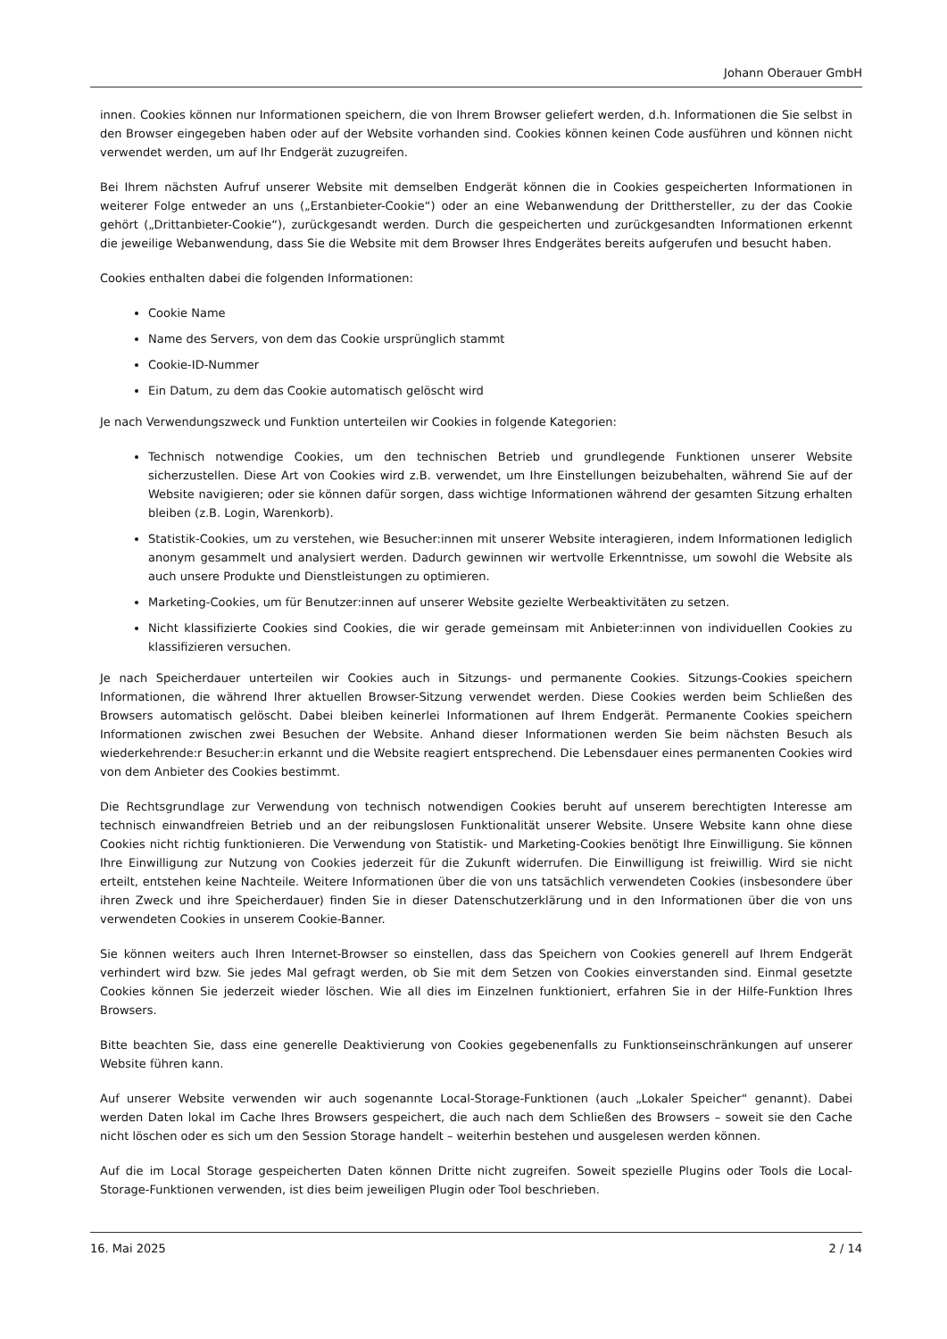Johann Oberauer GmbH
innen. Cookies können nur Informationen speichern, die von Ihrem Browser geliefert werden, d.h. Informationen die Sie selbst in den Browser eingegeben haben oder auf der Website vorhanden sind. Cookies können keinen Code ausführen und können nicht verwendet werden, um auf Ihr Endgerät zuzugreifen.
Bei Ihrem nächsten Aufruf unserer Website mit demselben Endgerät können die in Cookies gespeicherten Informationen in weiterer Folge entweder an uns („Erstanbieter-Cookie“) oder an eine Webanwendung der Dritthersteller, zu der das Cookie gehört („Drittanbieter-Cookie“), zurückgesandt werden. Durch die gespeicherten und zurückgesandten Informationen erkennt die jeweilige Webanwendung, dass Sie die Website mit dem Browser Ihres Endgerätes bereits aufgerufen und besucht haben.
Cookies enthalten dabei die folgenden Informationen:
Cookie Name
Name des Servers, von dem das Cookie ursprünglich stammt
Cookie-ID-Nummer
Ein Datum, zu dem das Cookie automatisch gelöscht wird
Je nach Verwendungszweck und Funktion unterteilen wir Cookies in folgende Kategorien:
Technisch notwendige Cookies, um den technischen Betrieb und grundlegende Funktionen unserer Website sicherzustellen. Diese Art von Cookies wird z.B. verwendet, um Ihre Einstellungen beizubehalten, während Sie auf der Website navigieren; oder sie können dafür sorgen, dass wichtige Informationen während der gesamten Sitzung erhalten bleiben (z.B. Login, Warenkorb).
Statistik-Cookies, um zu verstehen, wie Besucher:innen mit unserer Website interagieren, indem Informationen lediglich anonym gesammelt und analysiert werden. Dadurch gewinnen wir wertvolle Erkenntnisse, um sowohl die Website als auch unsere Produkte und Dienstleistungen zu optimieren.
Marketing-Cookies, um für Benutzer:innen auf unserer Website gezielte Werbeaktivitäten zu setzen.
Nicht klassifizierte Cookies sind Cookies, die wir gerade gemeinsam mit Anbieter:innen von individuellen Cookies zu klassifizieren versuchen.
Je nach Speicherdauer unterteilen wir Cookies auch in Sitzungs- und permanente Cookies. Sitzungs-Cookies speichern Informationen, die während Ihrer aktuellen Browser-Sitzung verwendet werden. Diese Cookies werden beim Schließen des Browsers automatisch gelöscht. Dabei bleiben keinerlei Informationen auf Ihrem Endgerät. Permanente Cookies speichern Informationen zwischen zwei Besuchen der Website. Anhand dieser Informationen werden Sie beim nächsten Besuch als wiederkehrende:r Besucher:in erkannt und die Website reagiert entsprechend. Die Lebensdauer eines permanenten Cookies wird von dem Anbieter des Cookies bestimmt.
Die Rechtsgrundlage zur Verwendung von technisch notwendigen Cookies beruht auf unserem berechtigten Interesse am technisch einwandfreien Betrieb und an der reibungslosen Funktionalität unserer Website. Unsere Website kann ohne diese Cookies nicht richtig funktionieren. Die Verwendung von Statistik- und Marketing-Cookies benötigt Ihre Einwilligung. Sie können Ihre Einwilligung zur Nutzung von Cookies jederzeit für die Zukunft widerrufen. Die Einwilligung ist freiwillig. Wird sie nicht erteilt, entstehen keine Nachteile. Weitere Informationen über die von uns tatsächlich verwendeten Cookies (insbesondere über ihren Zweck und ihre Speicherdauer) finden Sie in dieser Datenschutzerklärung und in den Informationen über die von uns verwendeten Cookies in unserem Cookie-Banner.
Sie können weiters auch Ihren Internet-Browser so einstellen, dass das Speichern von Cookies generell auf Ihrem Endgerät verhindert wird bzw. Sie jedes Mal gefragt werden, ob Sie mit dem Setzen von Cookies einverstanden sind. Einmal gesetzte Cookies können Sie jederzeit wieder löschen. Wie all dies im Einzelnen funktioniert, erfahren Sie in der Hilfe-Funktion Ihres Browsers.
Bitte beachten Sie, dass eine generelle Deaktivierung von Cookies gegebenenfalls zu Funktionseinschränkungen auf unserer Website führen kann.
Auf unserer Website verwenden wir auch sogenannte Local-Storage-Funktionen (auch „Lokaler Speicher“ genannt). Dabei werden Daten lokal im Cache Ihres Browsers gespeichert, die auch nach dem Schließen des Browsers – soweit sie den Cache nicht löschen oder es sich um den Session Storage handelt – weiterhin bestehen und ausgelesen werden können.
Auf die im Local Storage gespeicherten Daten können Dritte nicht zugreifen. Soweit spezielle Plugins oder Tools die Local-Storage-Funktionen verwenden, ist dies beim jeweiligen Plugin oder Tool beschrieben.
16. Mai 2025 2 / 14